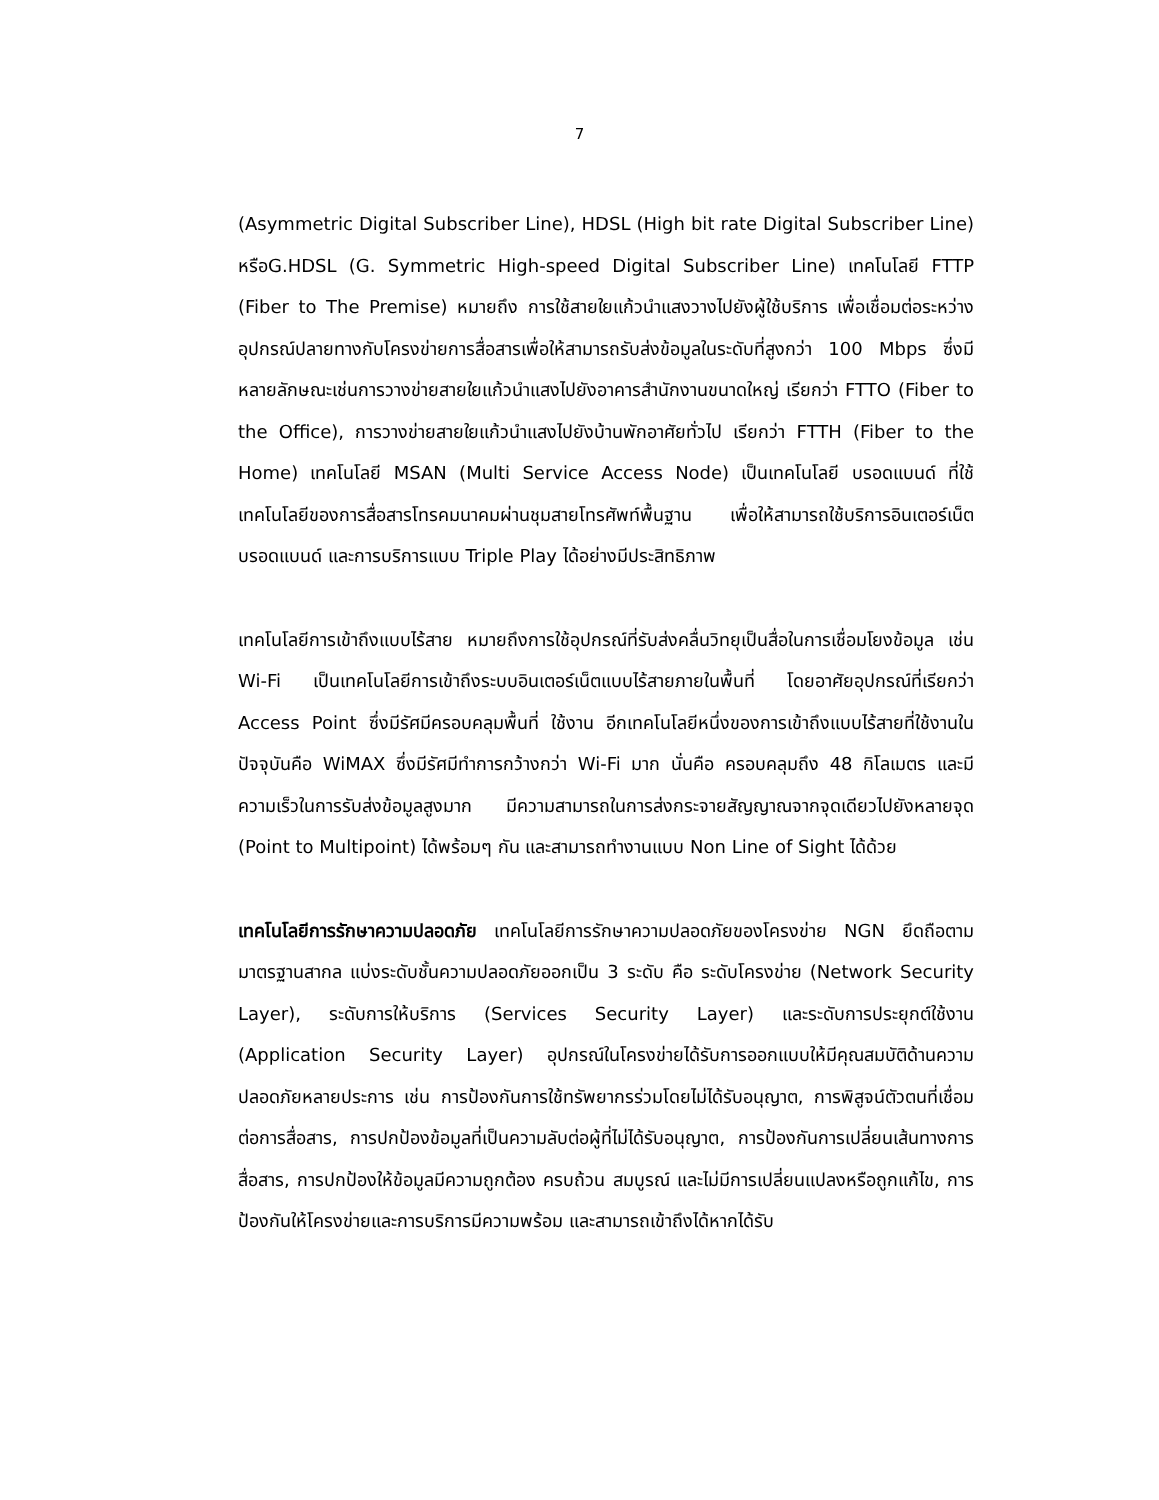7
(Asymmetric Digital Subscriber Line), HDSL (High bit rate Digital Subscriber Line) หรือG.HDSL (G. Symmetric High-speed Digital Subscriber Line) เทคโนโลยี FTTP (Fiber to The Premise) หมายถึง การใช้สายใยแก้วนำแสงวางไปยังผู้ใช้บริการ เพื่อเชื่อมต่อระหว่างอุปกรณ์ปลายทางกับโครงข่ายการสื่อสารเพื่อให้สามารถรับส่งข้อมูลในระดับที่สูงกว่า 100 Mbps ซึ่งมีหลายลักษณะเช่นการวางข่ายสายใยแก้วนำแสงไปยังอาคารสำนักงานขนาดใหญ่ เรียกว่า FTTO (Fiber to the Office), การวางข่ายสายใยแก้วนำแสงไปยังบ้านพักอาศัยทั่วไป เรียกว่า FTTH (Fiber to the Home) เทคโนโลยี MSAN (Multi Service Access Node) เป็นเทคโนโลยี บรอดแบนด์ ที่ใช้เทคโนโลยีของการสื่อสารโทรคมนาคมผ่านชุมสายโทรศัพท์พื้นฐาน เพื่อให้สามารถใช้บริการอินเตอร์เน็ตบรอดแบนด์ และการบริการแบบ Triple Play ได้อย่างมีประสิทธิภาพ
เทคโนโลยีการเข้าถึงแบบไร้สาย หมายถึงการใช้อุปกรณ์ที่รับส่งคลื่นวิทยุเป็นสื่อในการเชื่อมโยงข้อมูล เช่น Wi-Fi เป็นเทคโนโลยีการเข้าถึงระบบอินเตอร์เน็ตแบบไร้สายภายในพื้นที่ โดยอาศัยอุปกรณ์ที่เรียกว่า Access Point ซึ่งมีรัศมีครอบคลุมพื้นที่ ใช้งาน อีกเทคโนโลยีหนึ่งของการเข้าถึงแบบไร้สายที่ใช้งานในปัจจุบันคือ WiMAX ซึ่งมีรัศมีทำการกว้างกว่า Wi-Fi มาก นั่นคือ ครอบคลุมถึง 48 กิโลเมตร และมีความเร็วในการรับส่งข้อมูลสูงมาก มีความสามารถในการส่งกระจายสัญญาณจากจุดเดียวไปยังหลายจุด (Point to Multipoint) ได้พร้อมๆ กัน และสามารถทำงานแบบ Non Line of Sight ได้ด้วย
เทคโนโลยีการรักษาความปลอดภัย เทคโนโลยีการรักษาความปลอดภัยของโครงข่าย NGN ยึดถือตามมาตรฐานสากล แบ่งระดับชั้นความปลอดภัยออกเป็น 3 ระดับ คือ ระดับโครงข่าย (Network Security Layer), ระดับการให้บริการ (Services Security Layer) และระดับการประยุกต์ใช้งาน (Application Security Layer) อุปกรณ์ในโครงข่ายได้รับการออกแบบให้มีคุณสมบัติด้านความปลอดภัยหลายประการ เช่น การป้องกันการใช้ทรัพยากรร่วมโดยไม่ได้รับอนุญาต, การพิสูจน์ตัวตนที่เชื่อมต่อการสื่อสาร, การปกป้องข้อมูลที่เป็นความลับต่อผู้ที่ไม่ได้รับอนุญาต, การป้องกันการเปลี่ยนเส้นทางการสื่อสาร, การปกป้องให้ข้อมูลมีความถูกต้อง ครบถ้วน สมบูรณ์ และไม่มีการเปลี่ยนแปลงหรือถูกแก้ไข, การป้องกันให้โครงข่ายและการบริการมีความพร้อม และสามารถเข้าถึงได้หากได้รับ